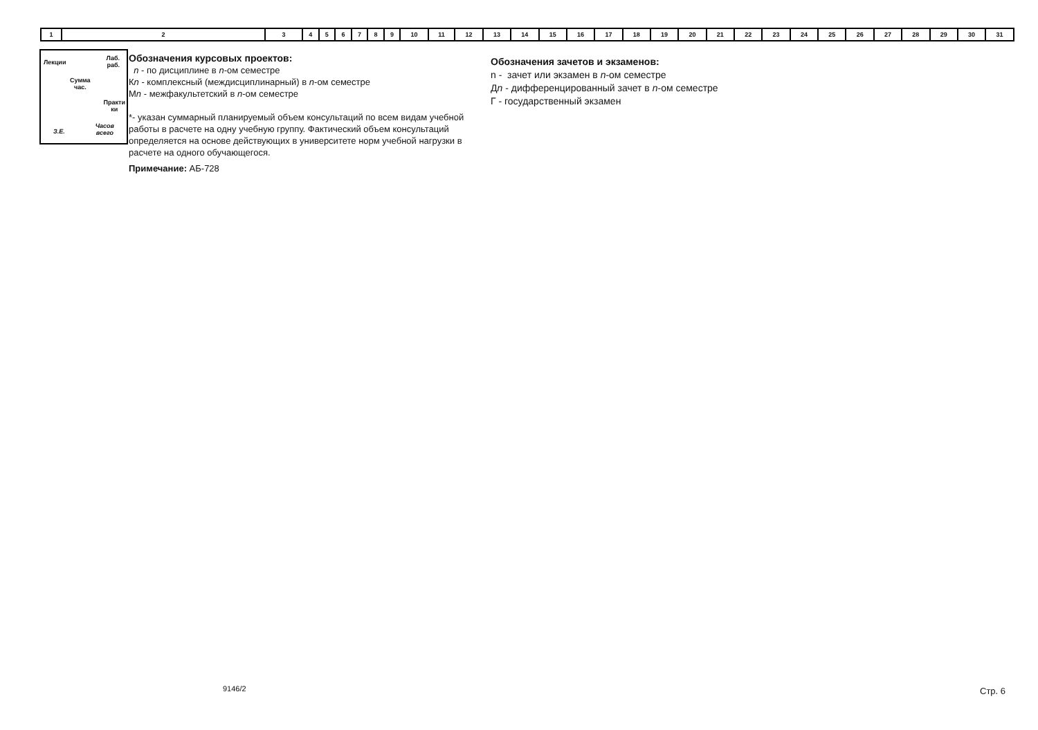| 1 | 2 | 3 | 4 | 5 | 6 | 7 | 8 | 9 | 10 | 11 | 12 | 13 | 14 | 15 | 16 | 17 | 18 | 19 | 20 | 21 | 22 | 23 | 24 | 25 | 26 | 27 | 28 | 29 | 30 | 31 |
Лекции
Лаб.
раб.
Сумма
час.
Практи
ки
З.Е.
Часов
всего
Обозначения курсовых проектов:
n - по дисциплине в n-ом семестре
Кn - комплексный (междисциплинарный) в n-ом семестре
Мn - межфакультетский в n-ом семестре
*- указан суммарный планируемый объем консультаций по всем видам учебной работы в расчете на одну учебную группу. Фактический объем консультаций определяется на основе действующих в университете норм учебной нагрузки в расчете на одного обучающегося.
Примечание: АБ-728
Обозначения зачетов и экзаменов:
n - зачет или экзамен в n-ом семестре
Дn - дифференцированный зачет в n-ом семестре
Г - государственный экзамен
9146/2 Стр. 6